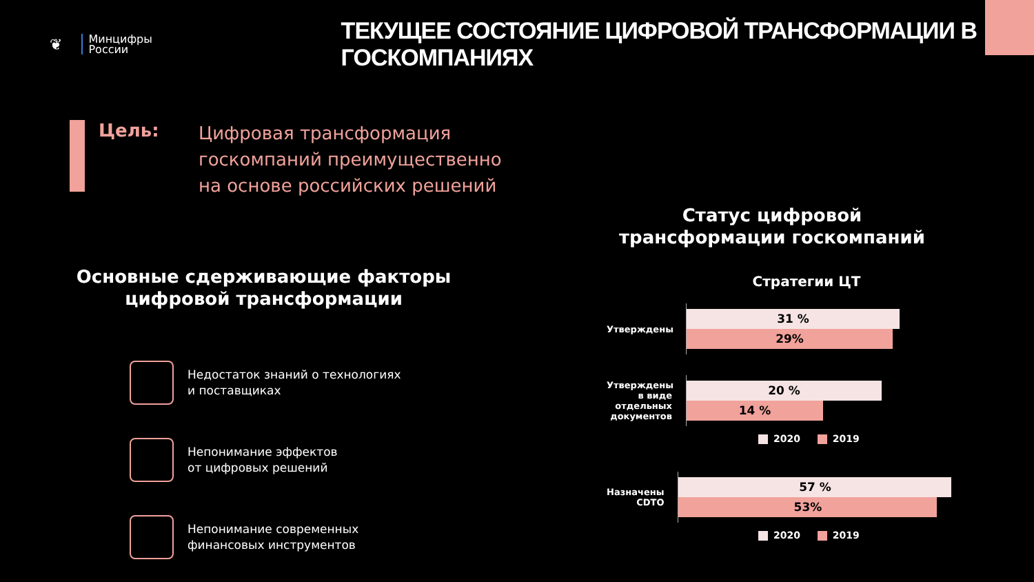❦
Минцифры
России
ТЕКУЩЕЕ СОСТОЯНИЕ ЦИФРОВОЙ ТРАНСФОРМАЦИИ В ГОСКОМПАНИЯХ
Цель:
Цифровая трансформация
госкомпаний преимущественно
на основе российских решений
Основные сдерживающие факторы
цифровой трансформации
Недостаток знаний о технологиях
и поставщиках
Непонимание эффектов
от цифровых решений
Непонимание современных
финансовых инструментов
Статус цифровой
трансформации госкомпаний
Стратегии ЦТ
Утверждены
31 %
29%
Утверждены в виде отдельных документов
20 %
14 %
2020 2019
Назначены CDTO
57 %
53%
2020 2019